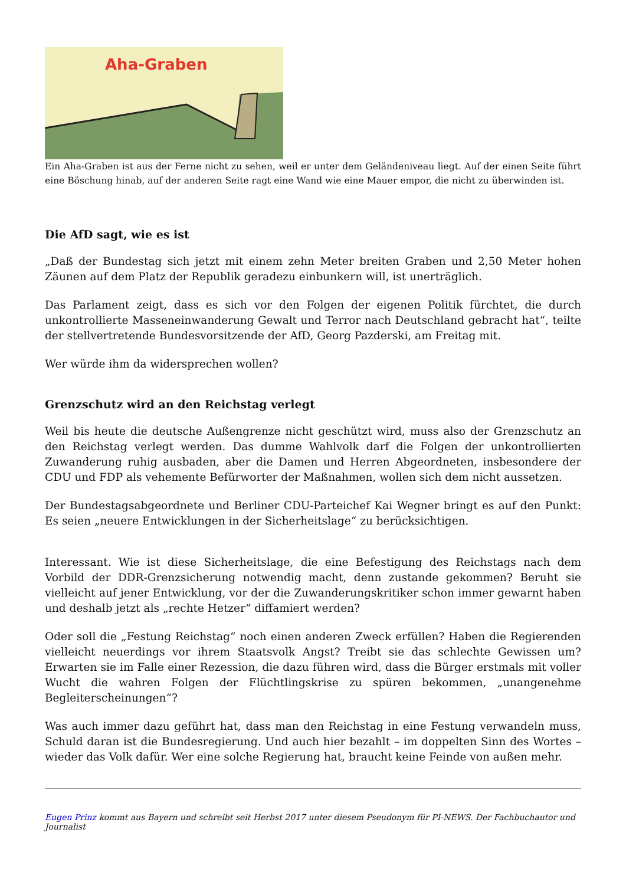Aha-Graben
Ein Aha-Graben ist aus der Ferne nicht zu sehen, weil er unter dem Geländeniveau liegt. Auf der einen Seite führt eine Böschung hinab, auf der anderen Seite ragt eine Wand wie eine Mauer empor, die nicht zu überwinden ist.
Die AfD sagt, wie es ist
„Daß der Bundestag sich jetzt mit einem zehn Meter breiten Graben und 2,50 Meter hohen Zäunen auf dem Platz der Republik geradezu einbunkern will, ist unerträglich.
Das Parlament zeigt, dass es sich vor den Folgen der eigenen Politik fürchtet, die durch unkontrollierte Masseneinwanderung Gewalt und Terror nach Deutschland gebracht hat“, teilte der stellvertretende Bundesvorsitzende der AfD, Georg Pazderski, am Freitag mit.
Wer würde ihm da widersprechen wollen?
Grenzschutz wird an den Reichstag verlegt
Weil bis heute die deutsche Außengrenze nicht geschützt wird, muss also der Grenzschutz an den Reichstag verlegt werden. Das dumme Wahlvolk darf die Folgen der unkontrollierten Zuwanderung ruhig ausbaden, aber die Damen und Herren Abgeordneten, insbesondere der CDU und FDP als vehemente Befürworter der Maßnahmen, wollen sich dem nicht aussetzen.
Der Bundestagsabgeordnete und Berliner CDU-Parteichef Kai Wegner bringt es auf den Punkt: Es seien „neuere Entwicklungen in der Sicherheitslage“ zu berücksichtigen.
Interessant. Wie ist diese Sicherheitslage, die eine Befestigung des Reichstags nach dem Vorbild der DDR-Grenzsicherung notwendig macht, denn zustande gekommen? Beruht sie vielleicht auf jener Entwicklung, vor der die Zuwanderungskritiker schon immer gewarnt haben und deshalb jetzt als „rechte Hetzer“ diffamiert werden?
Oder soll die „Festung Reichstag“ noch einen anderen Zweck erfüllen? Haben die Regierenden vielleicht neuerdings vor ihrem Staatsvolk Angst? Treibt sie das schlechte Gewissen um? Erwarten sie im Falle einer Rezession, die dazu führen wird, dass die Bürger erstmals mit voller Wucht die wahren Folgen der Flüchtlingskrise zu spüren bekommen, „unangenehme Begleiterscheinungen“?
Was auch immer dazu geführt hat, dass man den Reichstag in eine Festung verwandeln muss, Schuld daran ist die Bundesregierung. Und auch hier bezahlt – im doppelten Sinn des Wortes – wieder das Volk dafür. Wer eine solche Regierung hat, braucht keine Feinde von außen mehr.
Eugen Prinz kommt aus Bayern und schreibt seit Herbst 2017 unter diesem Pseudonym für PI-NEWS. Der Fachbuchautor und Journalist